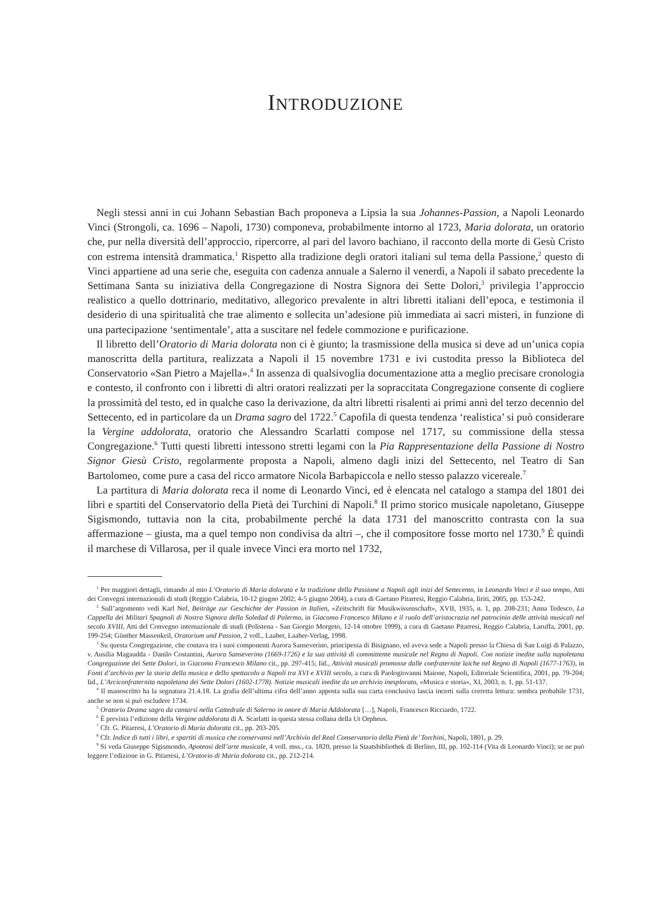INTRODUZIONE
Negli stessi anni in cui Johann Sebastian Bach proponeva a Lipsia la sua Johannes-Passion, a Napoli Leonardo Vinci (Strongoli, ca. 1696 – Napoli, 1730) componeva, probabilmente intorno al 1723, Maria dolorata, un oratorio che, pur nella diversità dell’approccio, ripercorre, al pari del lavoro bachiano, il racconto della morte di Gesù Cristo con estrema intensità drammatica.<sup>1</sup> Rispetto alla tradizione degli oratori italiani sul tema della Passione,<sup>2</sup> questo di Vinci appartiene ad una serie che, eseguita con cadenza annuale a Salerno il venerdì, a Napoli il sabato precedente la Settimana Santa su iniziativa della Congregazione di Nostra Signora dei Sette Dolori,<sup>3</sup> privilegia l’approccio realistico a quello dottrinario, meditativo, allegorico prevalente in altri libretti italiani dell’epoca, e testimonia il desiderio di una spiritualità che trae alimento e sollecita un’adesione più immediata ai sacri misteri, in funzione di una partecipazione ‘sentimentale’, atta a suscitare nel fedele commozione e purificazione.
Il libretto dell’Oratorio di Maria dolorata non ci è giunto; la trasmissione della musica si deve ad un’unica copia manoscritta della partitura, realizzata a Napoli il 15 novembre 1731 e ivi custodita presso la Biblioteca del Conservatorio «San Pietro a Majella».<sup>4</sup> In assenza di qualsivoglia documentazione atta a meglio precisare cronologia e contesto, il confronto con i libretti di altri oratori realizzati per la sopraccitata Congregazione consente di cogliere la prossimità del testo, ed in qualche caso la derivazione, da altri libretti risalenti ai primi anni del terzo decennio del Settecento, ed in particolare da un Drama sagro del 1722.<sup>5</sup> Capofila di questa tendenza ‘realistica’ si può considerare la Vergine addolorata, oratorio che Alessandro Scarlatti compose nel 1717, su commissione della stessa Congregazione.<sup>6</sup> Tutti questi libretti intessono stretti legami con la Pia Rappresentazione della Passione di Nostro Signor Giesù Cristo, regolarmente proposta a Napoli, almeno dagli inizi del Settecento, nel Teatro di San Bartolomeo, come pure a casa del ricco armatore Nicola Barbapiccola e nello stesso palazzo vicereale.<sup>7</sup>
La partitura di Maria dolorata reca il nome di Leonardo Vinci, ed è elencata nel catalogo a stampa del 1801 dei libri e spartiti del Conservatorio della Pietà dei Turchini di Napoli.<sup>8</sup> Il primo storico musicale napoletano, Giuseppe Sigismondo, tuttavia non la cita, probabilmente perché la data 1731 del manoscritto contrasta con la sua affermazione – giusta, ma a quel tempo non condivisa da altri –, che il compositore fosse morto nel 1730.<sup>9</sup> È quindi il marchese di Villarosa, per il quale invece Vinci era morto nel 1732,
<sup>1</sup> Per maggiori dettagli, rimando al mio L’Oratorio di Maria dolorata e la tradizione della Passione a Napoli agli inizi del Settecento, in Leonardo Vinci e il suo tempo, Atti dei Convegni internazionali di studi (Reggio Calabria, 10-12 giugno 2002; 4-5 giugno 2004), a cura di Gaetano Pitarresi, Reggio Calabria, Iiriti, 2005, pp. 153-242.
<sup>2</sup> Sull’argomento vedi Karl Nef, Beiträge zur Geschichte der Passion in Italien, «Zeitschrift für Musikwissenschaft», XVII, 1935, n. 1, pp. 208-231; Anna Tedesco, La Cappella dei Militari Spagnoli di Nostra Signora della Soledad di Palermo, in Giacomo Francesco Milano e il ruolo dell’aristocrazia nel patrocinio delle attività musicali nel secolo XVIII, Atti del Convegno internazionale di studi (Polistena - San Giorgio Morgeto, 12-14 ottobre 1999), a cura di Gaetano Pitarresi, Reggio Calabria, Laruffa, 2001, pp. 199-254; Günther Massenkeil, Oratorium und Passion, 2 voll., Laaber, Laaber-Verlag, 1998.
<sup>3</sup> Su questa Congregazione, che contava tra i suoi componenti Aurora Sanseverino, principessa di Bisignano, ed aveva sede a Napoli presso la Chiesa di San Luigi di Palazzo, v. Ausilia Magaudda - Danilo Costantini, Aurora Sanseverino (1669-1726) e la sua attività di committente musicale nel Regno di Napoli. Con notizie inedite sulla napoletana Congregazione dei Sette Dolori, in Giacomo Francesco Milano cit., pp. 297-415; Iid., Attività musicali promosse dalle confraternite laiche nel Regno di Napoli (1677-1763), in Fonti d’archivio per la storia della musica e dello spettacolo a Napoli tra XVI e XVIII secolo, a cura di Paologiovanni Maione, Napoli, Editoriale Scientifica, 2001, pp. 79-204; Iid., L’Arciconfraternita napoletana dei Sette Dolori (1602-1778). Notizie musicali inedite da un archivio inesplorato, «Musica e storia», XI, 2003, n. 1, pp. 51-137.
<sup>4</sup> Il manoscritto ha la segnatura 21.4.18. La grafia dell’ultima cifra dell’anno apposta sulla sua carta conclusiva lascia incerti sulla corretta lettura: sembra probabile 1731, anche se non si può escludere 1734.
<sup>5</sup> Oratorio Drama sagro da cantarsi nella Cattedrale di Salerno in onore di Maria Addolorata […], Napoli, Francesco Ricciardo, 1722.
<sup>6</sup> È prevista l’edizione della Vergine addolorata di A. Scarlatti in questa stessa collana della Ut Orpheus.
<sup>7</sup> Cfr. G. Pitarresi, L’Oratorio di Maria dolorata cit., pp. 203-205.
<sup>8</sup> Cfr. Indice di tutti i libri, e spartiti di musica che conservansi nell’Archivio del Real Conservatorio della Pietà de’ Torchini, Napoli, 1801, p. 29.
<sup>9</sup> Si veda Giuseppe Sigismondo, Apoteosi dell’arte musicale, 4 voll. mss., ca. 1820, presso la Staatsbibliothek di Berlino, III, pp. 102-114 (Vita di Leonardo Vinci); se ne può leggere l’edizione in G. Pitarresi, L’Oratorio di Maria dolorata cit., pp. 212-214.